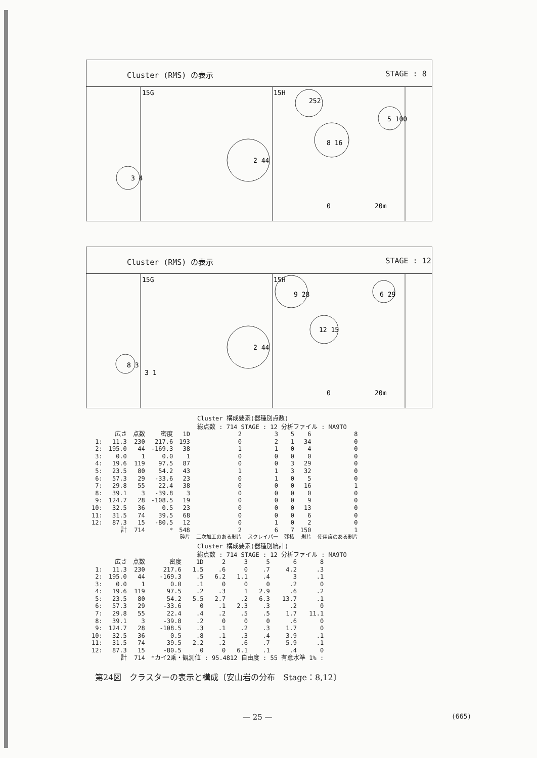Cluster (RMS) の表示 STAGE : 8
15G
15H
252
5 100
8 16
2 44
3 4
0
20m
Cluster (RMS) の表示 STAGE : 12
15G
15H
9 28
6 29
12 15
2 44
8 3
3 1
0
20m
Cluster 構成要素(器種別点数)
総点数 : 714 STAGE : 12 分析ファイル : MA9TO
| | 広さ | 点数 | 密度 | 1D | 2 | 3 | 5 | 6 | 8 |
| --- | --- | --- | --- | --- | --- | --- | --- | --- | --- |
| 1: | 11.3 | 230 | 217.6 | 193 | 0 | 2 | 1 | 34 | 0 |
| 2: | 195.0 | 44 | -169.3 | 38 | 1 | 1 | 0 | 4 | 0 |
| 3: | 0.0 | 1 | 0.0 | 1 | 0 | 0 | 0 | 0 | 0 |
| 4: | 19.6 | 119 | 97.5 | 87 | 0 | 0 | 3 | 29 | 0 |
| 5: | 23.5 | 80 | 54.2 | 43 | 1 | 1 | 3 | 32 | 0 |
| 6: | 57.3 | 29 | -33.6 | 23 | 0 | 1 | 0 | 5 | 0 |
| 7: | 29.8 | 55 | 22.4 | 38 | 0 | 0 | 0 | 16 | 1 |
| 8: | 39.1 | 3 | -39.8 | 3 | 0 | 0 | 0 | 0 | 0 |
| 9: | 124.7 | 28 | -108.5 | 19 | 0 | 0 | 0 | 9 | 0 |
| 10: | 32.5 | 36 | 0.5 | 23 | 0 | 0 | 0 | 13 | 0 |
| 11: | 31.5 | 74 | 39.5 | 68 | 0 | 0 | 0 | 6 | 0 |
| 12: | 87.3 | 15 | -80.5 | 12 | 0 | 1 | 0 | 2 | 0 |
| | 計 | 714 | * | 548 | 2 | 6 | 7 | 150 | 1 |
| | | | | 砕片 | 二次加工のある剥片 | スクレイパー | 残核 | 剥片 | 使用痕のある剥片 |
Cluster 構成要素(器種別統計)
総点数 : 714 STAGE : 12 分析ファイル : MA9TO
| | 広さ | 点数 | 密度 | 1D | 2 | 3 | 5 | 6 | 8 |
| --- | --- | --- | --- | --- | --- | --- | --- | --- | --- |
| 1: | 11.3 | 230 | 217.6 | 1.5 | .6 | 0 | .7 | 4.2 | .3 |
| 2: | 195.0 | 44 | -169.3 | .5 | 6.2 | 1.1 | .4 | 3 | .1 |
| 3: | 0.0 | 1 | 0.0 | .1 | 0 | 0 | 0 | .2 | 0 |
| 4: | 19.6 | 119 | 97.5 | .2 | .3 | 1 | 2.9 | .6 | .2 |
| 5: | 23.5 | 80 | 54.2 | 5.5 | 2.7 | .2 | 6.3 | 13.7 | .1 |
| 6: | 57.3 | 29 | -33.6 | 0 | .1 | 2.3 | .3 | .2 | 0 |
| 7: | 29.8 | 55 | 22.4 | .4 | .2 | .5 | .5 | 1.7 | 11.1 |
| 8: | 39.1 | 3 | -39.8 | .2 | 0 | 0 | 0 | .6 | 0 |
| 9: | 124.7 | 28 | -108.5 | .3 | .1 | .2 | .3 | 1.7 | 0 |
| 10: | 32.5 | 36 | 0.5 | .8 | .1 | .3 | .4 | 3.9 | .1 |
| 11: | 31.5 | 74 | 39.5 | 2.2 | .2 | .6 | .7 | 5.9 | .1 |
| 12: | 87.3 | 15 | -80.5 | 0 | 0 | 6.1 | .1 | .4 | 0 |
| | 計 | 714 | *カイ2乗・観測値 : 95.4812 自由度 : 55 有意水準 1% : | | | | | | |
第24図　クラスターの表示と構成〔安山岩の分布　Stage：8,12〕
— 25 — (665)